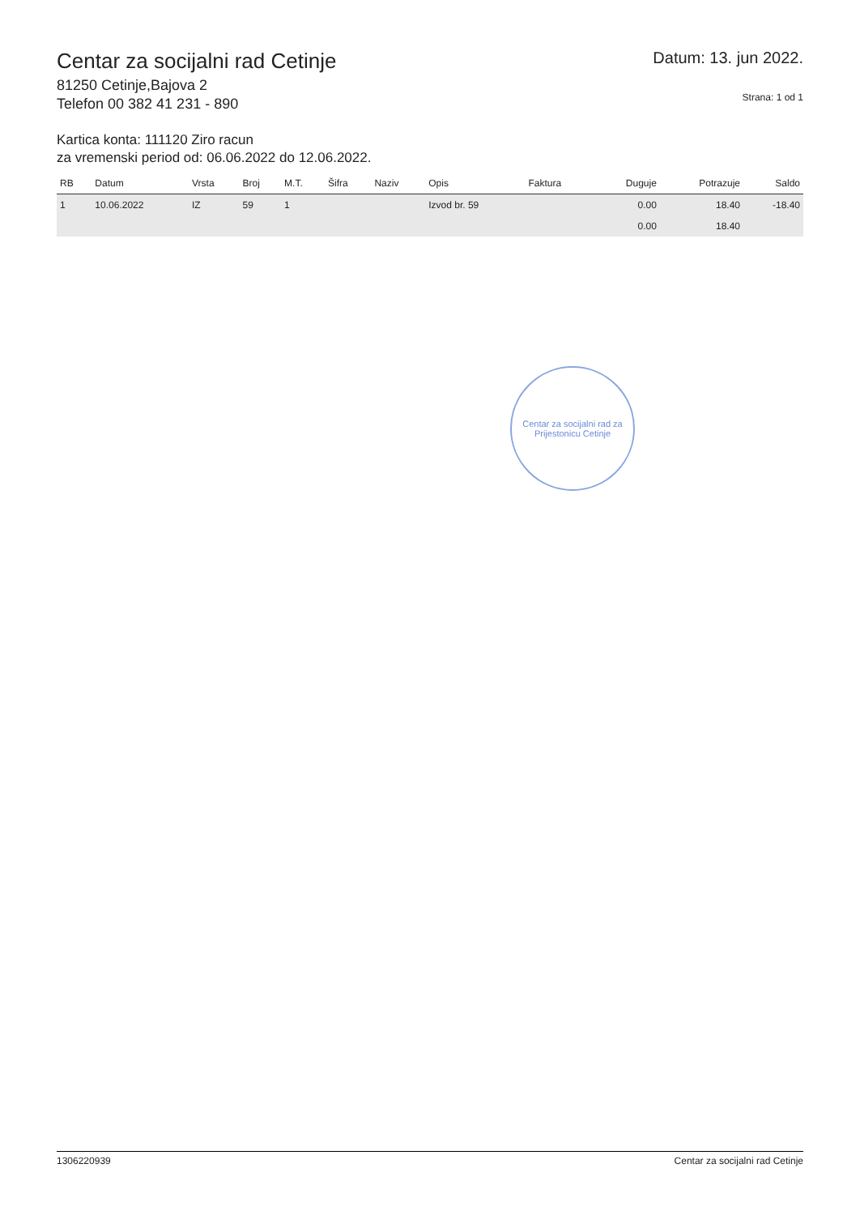Centar za socijalni rad Cetinje
81250 Cetinje,Bajova 2
Telefon 00 382 41 231 - 890
Datum: 13. jun 2022.
Strana: 1 od 1
Kartica konta: 111120 Ziro racun
za vremenski period od: 06.06.2022 do 12.06.2022.
| RB | Datum | Vrsta | Broj | M.T. | Šifra | Naziv | Opis | Faktura | Duguje | Potrazuje | Saldo |
| --- | --- | --- | --- | --- | --- | --- | --- | --- | --- | --- | --- |
| 1 | 10.06.2022 | IZ | 59 | 1 | | | Izvod br. 59 | | 0.00 | 18.40 | -18.40 |
| | | | | | | | | | 0.00 | 18.40 | |
Centar za socijalni rad za Prijestonicu Cetinje
130622093​9 Centar za socijalni rad Cetinje